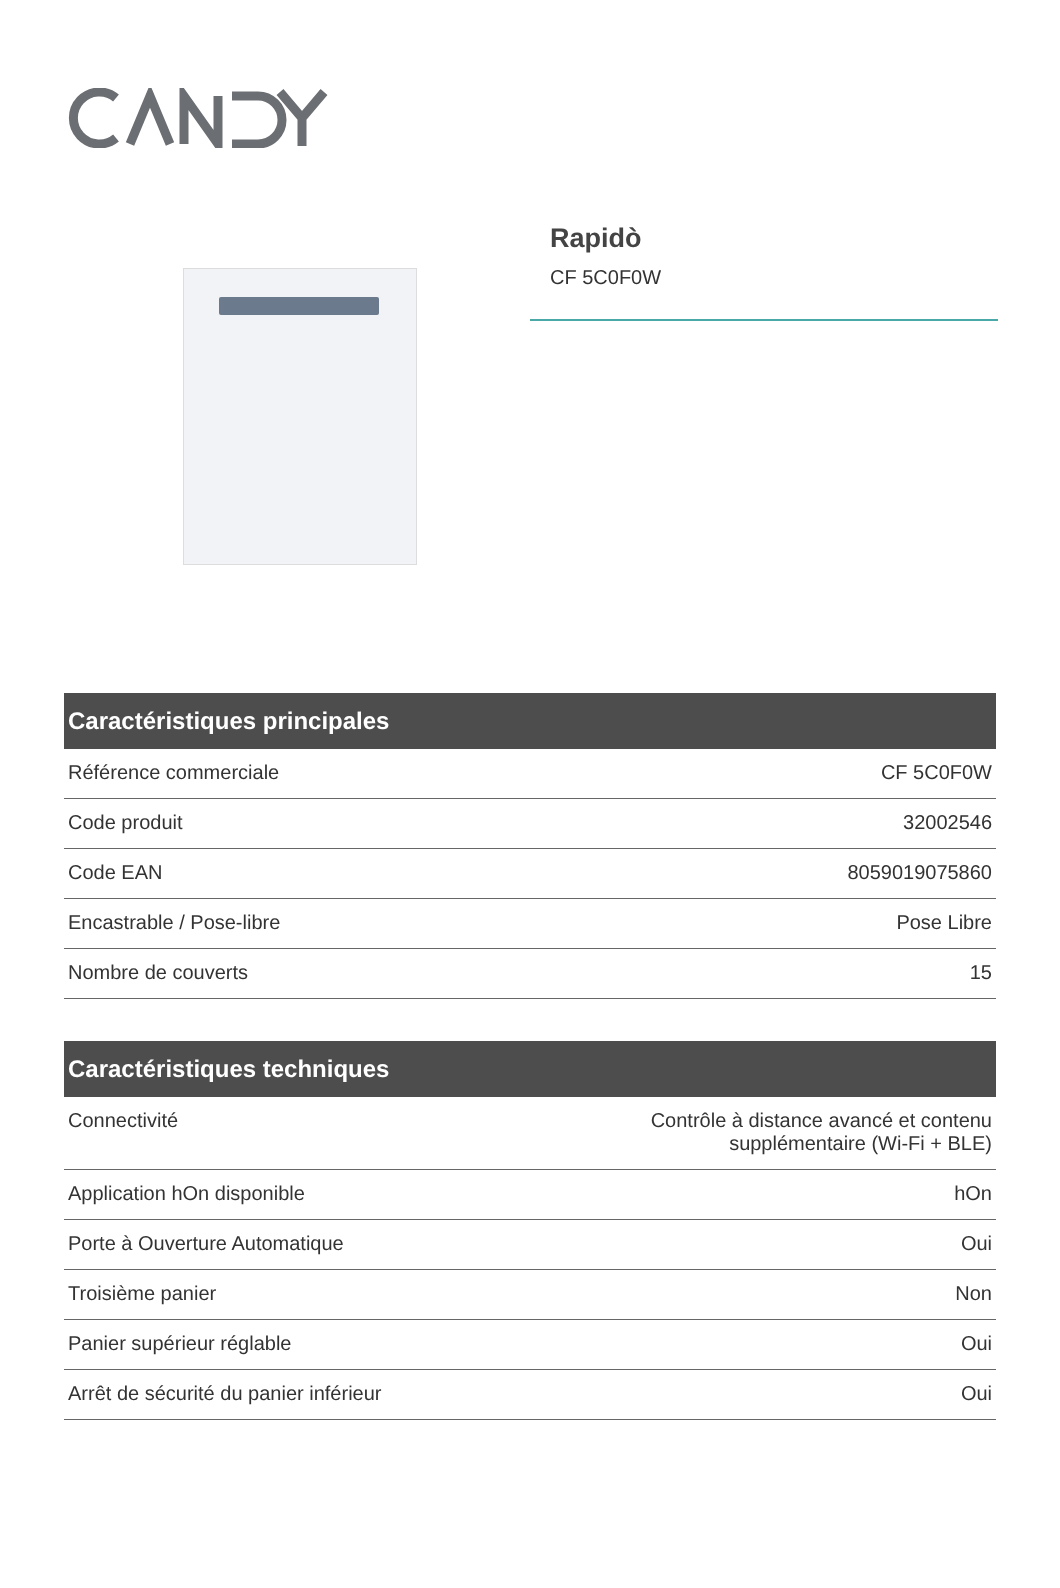Rapidò
CF 5C0F0W
| Caractéristiques principales | |
| --- | --- |
| Référence commerciale | CF 5C0F0W |
| Code produit | 32002546 |
| Code EAN | 8059019075860 |
| Encastrable / Pose-libre | Pose Libre |
| Nombre de couverts | 15 |
| Caractéristiques techniques | |
| --- | --- |
| Connectivité | Contrôle à distance avancé et contenu supplémentaire (Wi-Fi + BLE) |
| Application hOn disponible | hOn |
| Porte à Ouverture Automatique | Oui |
| Troisième panier | Non |
| Panier supérieur réglable | Oui |
| Arrêt de sécurité du panier inférieur | Oui |